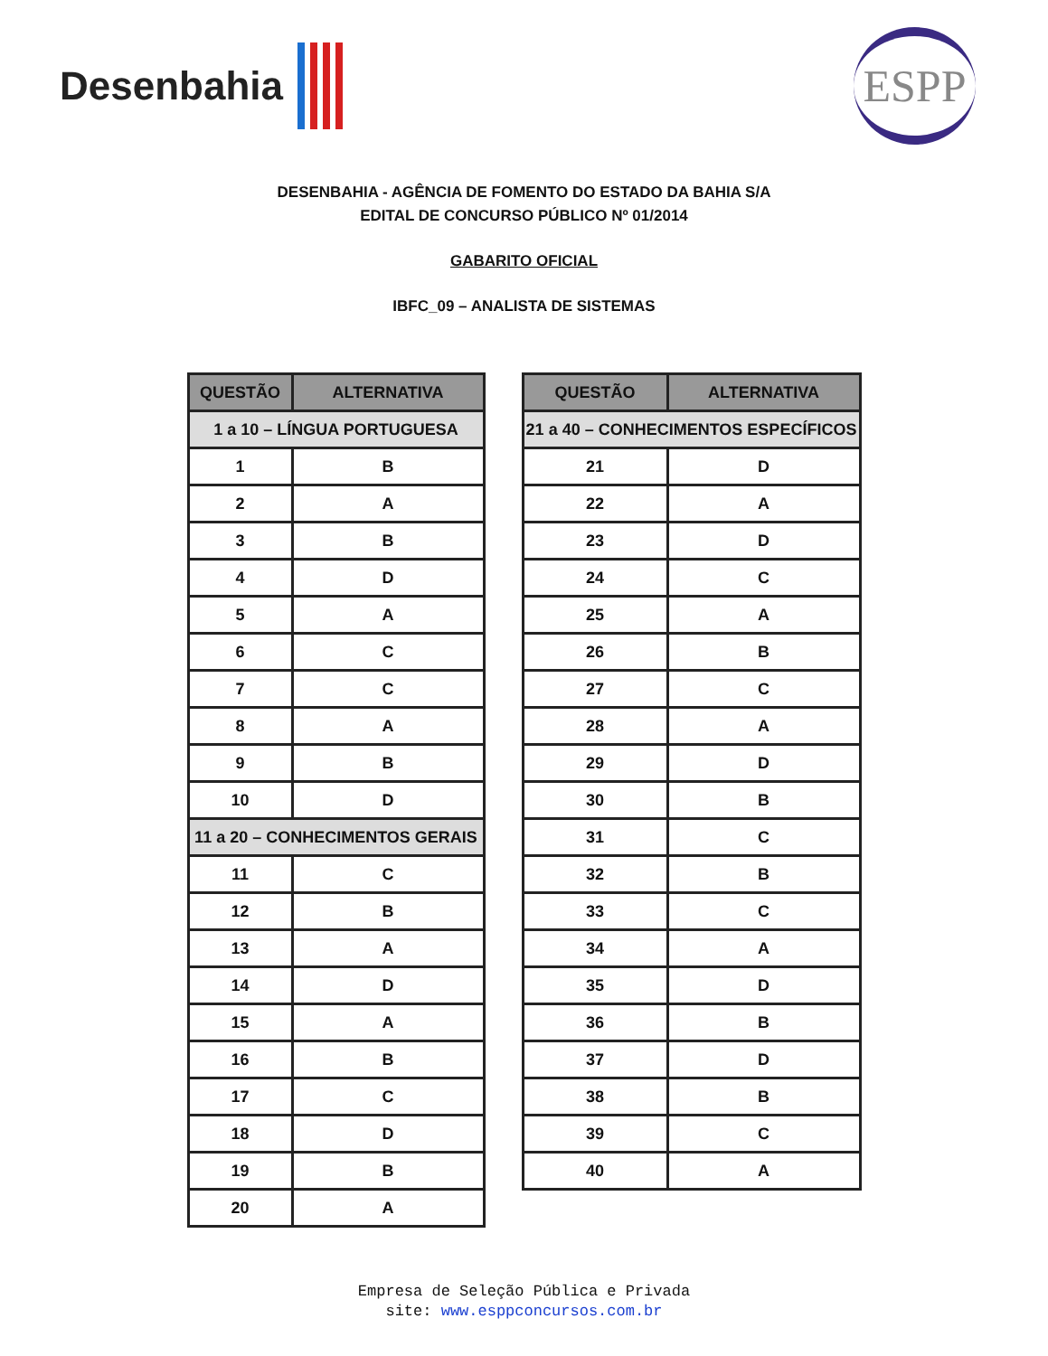Desenbahia
ESPP
DESENBAHIA - AGÊNCIA DE FOMENTO DO ESTADO DA BAHIA S/A
EDITAL DE CONCURSO PÚBLICO Nº 01/2014
GABARITO OFICIAL
IBFC_09 – ANALISTA DE SISTEMAS
| QUESTÃO | ALTERNATIVA |
| --- | --- |
| 1 a 10 – LÍNGUA PORTUGUESA | |
| 1 | B |
| 2 | A |
| 3 | B |
| 4 | D |
| 5 | A |
| 6 | C |
| 7 | C |
| 8 | A |
| 9 | B |
| 10 | D |
| 11 a 20 – CONHECIMENTOS GERAIS | |
| 11 | C |
| 12 | B |
| 13 | A |
| 14 | D |
| 15 | A |
| 16 | B |
| 17 | C |
| 18 | D |
| 19 | B |
| 20 | A |
| QUESTÃO | ALTERNATIVA |
| --- | --- |
| 21 a 40 – CONHECIMENTOS ESPECÍFICOS | |
| 21 | D |
| 22 | A |
| 23 | D |
| 24 | C |
| 25 | A |
| 26 | B |
| 27 | C |
| 28 | A |
| 29 | D |
| 30 | B |
| 31 | C |
| 32 | B |
| 33 | C |
| 34 | A |
| 35 | D |
| 36 | B |
| 37 | D |
| 38 | B |
| 39 | C |
| 40 | A |
Empresa de Seleção Pública e Privada
site: www.esppconcursos.com.br